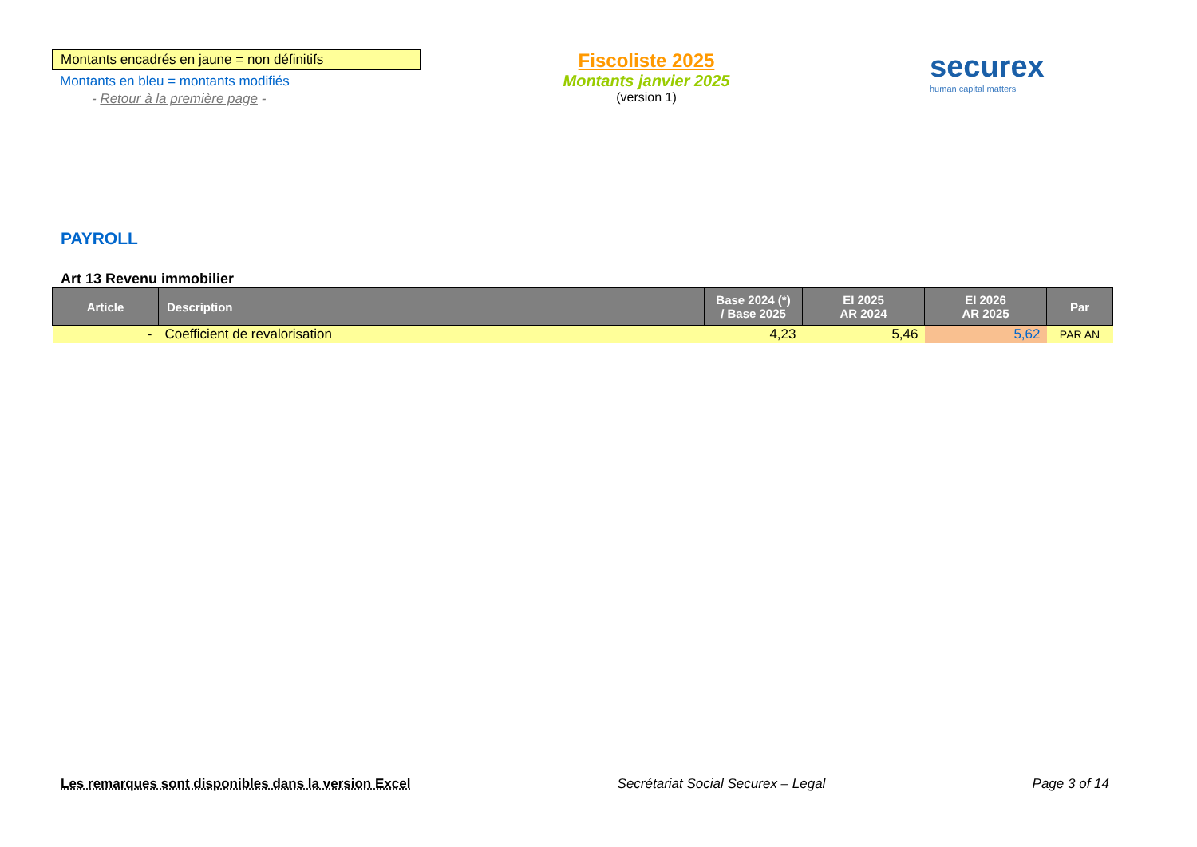Montants encadrés en jaune = non définitifs
Montants en bleu = montants modifiés
- Retour à la première page -
Fiscoliste 2025
Montants janvier 2025
(version 1)
securex
human capital matters
PAYROLL
Art 13 Revenu immobilier
| Article | Description | Base 2024 (*) / Base 2025 | EI 2025 AR 2024 | EI 2026 AR 2025 | Par |
| --- | --- | --- | --- | --- | --- |
| - | Coefficient de revalorisation | 4,23 | 5,46 | 5,62 | PAR AN |
Les remarques sont disponibles dans la version Excel Secrétariat Social Securex – Legal Page 3 of 14